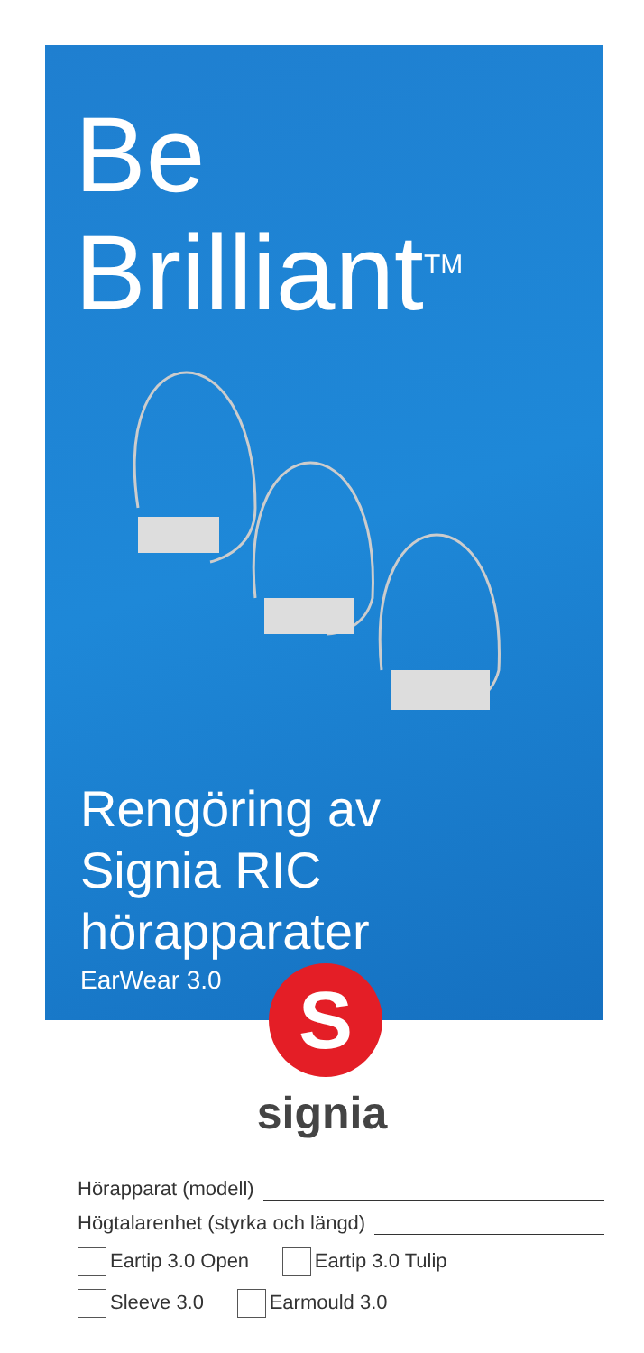Be
Brilliant<sup>TM</sup>
Rengöring av
Signia RIC
hörapparater
EarWear 3.0
S
signia
Hörapparat (modell)
Högtalarenhet (styrka och längd)
Eartip 3.0 Open Eartip 3.0 Tulip
Sleeve 3.0 Earmould 3.0